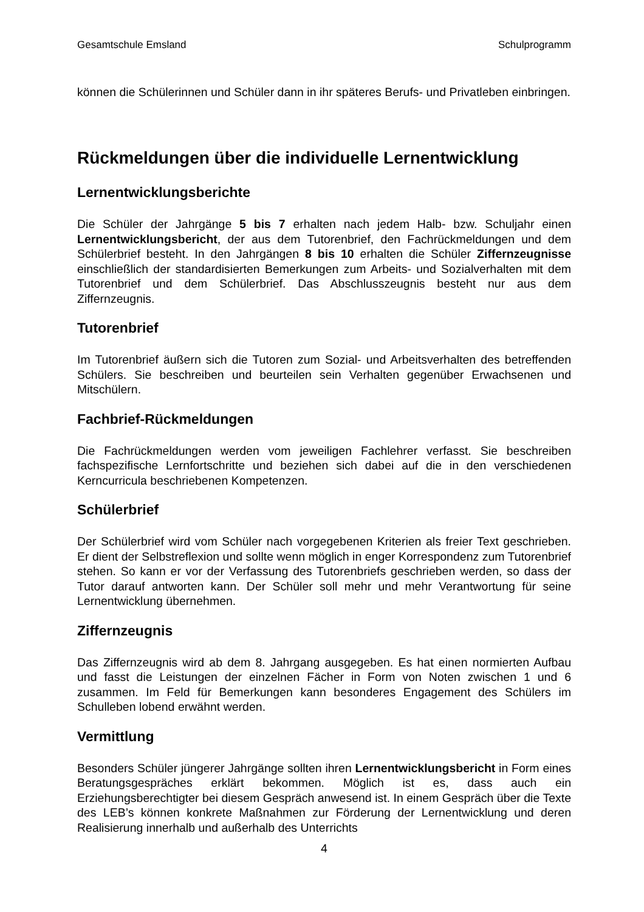Gesamtschule Emsland Schulprogramm
können die Schülerinnen und Schüler dann in ihr späteres Berufs- und Privatleben einbringen.
Rückmeldungen über die individuelle Lernentwicklung
Lernentwicklungsberichte
Die Schüler der Jahrgänge 5 bis 7 erhalten nach jedem Halb- bzw. Schuljahr einen Lernentwicklungsbericht, der aus dem Tutorenbrief, den Fachrückmeldungen und dem Schülerbrief besteht. In den Jahrgängen 8 bis 10 erhalten die Schüler Ziffernzeugnisse einschließlich der standardisierten Bemerkungen zum Arbeits- und Sozialverhalten mit dem Tutorenbrief und dem Schülerbrief. Das Abschlusszeugnis besteht nur aus dem Ziffernzeugnis.
Tutorenbrief
Im Tutorenbrief äußern sich die Tutoren zum Sozial- und Arbeitsverhalten des betreffenden Schülers. Sie beschreiben und beurteilen sein Verhalten gegenüber Erwachsenen und Mitschülern.
Fachbrief-Rückmeldungen
Die Fachrückmeldungen werden vom jeweiligen Fachlehrer verfasst. Sie beschreiben fachspezifische Lernfortschritte und beziehen sich dabei auf die in den verschiedenen Kerncurricula beschriebenen Kompetenzen.
Schülerbrief
Der Schülerbrief wird vom Schüler nach vorgegebenen Kriterien als freier Text geschrieben. Er dient der Selbstreflexion und sollte wenn möglich in enger Korrespondenz zum Tutorenbrief stehen. So kann er vor der Verfassung des Tutorenbriefs geschrieben werden, so dass der Tutor darauf antworten kann. Der Schüler soll mehr und mehr Verantwortung für seine Lernentwicklung übernehmen.
Ziffernzeugnis
Das Ziffernzeugnis wird ab dem 8. Jahrgang ausgegeben. Es hat einen normierten Aufbau und fasst die Leistungen der einzelnen Fächer in Form von Noten zwischen 1 und 6 zusammen. Im Feld für Bemerkungen kann besonderes Engagement des Schülers im Schulleben lobend erwähnt werden.
Vermittlung
Besonders Schüler jüngerer Jahrgänge sollten ihren Lernentwicklungsbericht in Form eines Beratungsgespräches erklärt bekommen. Möglich ist es, dass auch ein Erziehungsberechtigter bei diesem Gespräch anwesend ist. In einem Gespräch über die Texte des LEB’s können konkrete Maßnahmen zur Förderung der Lernentwicklung und deren Realisierung innerhalb und außerhalb des Unterrichts
4